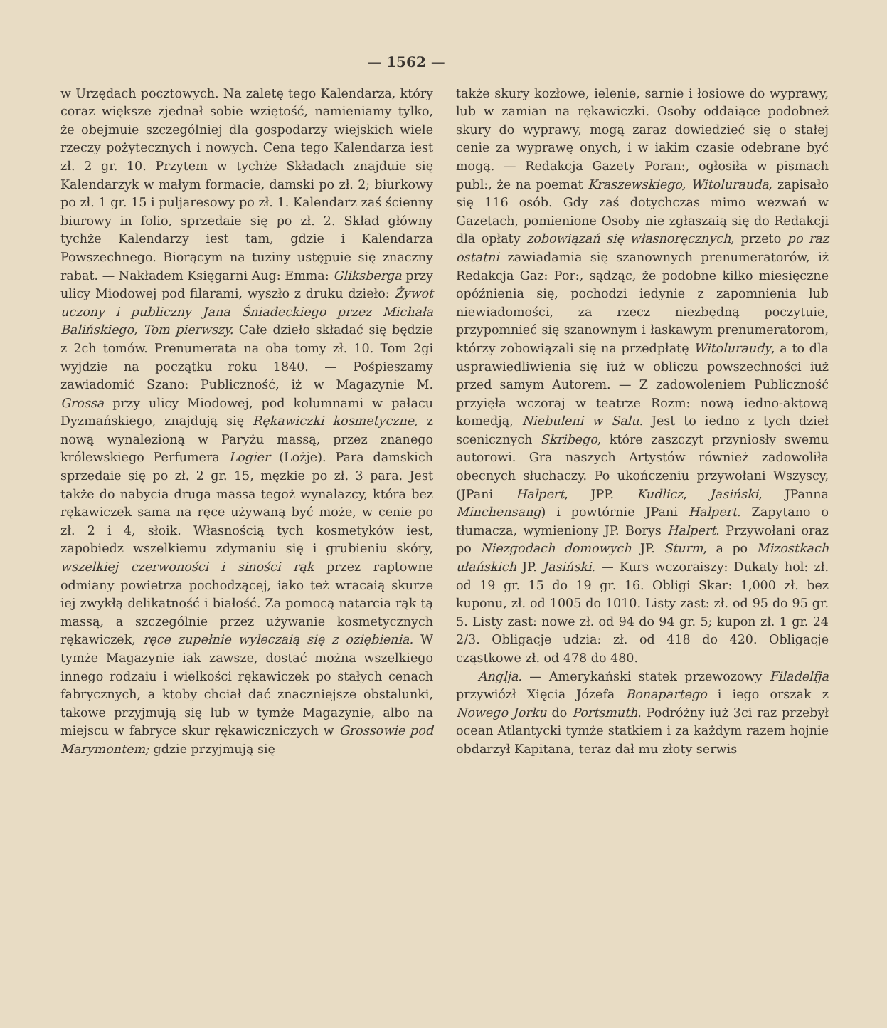— 1562 —
w Urzędach pocztowych. Na zaletę tego Kalendarza, który coraz większe zjednał sobie wziętość, namieniamy tylko, że obejmuie szczególniej dla gospodarzy wiejskich wiele rzeczy pożytecznych i nowych. Cena tego Kalendarza iest zł. 2 gr. 10. Przytem w tychże Składach znajduie się Kalendarzyk w małym formacie, damski po zł. 2; biurkowy po zł. 1 gr. 15 i puljaresowy po zł. 1. Kalendarz zaś ścienny biurowy in folio, sprzedaie się po zł. 2. Skład główny tychże Kalendarzy iest tam, gdzie i Kalendarza Powszechnego. Biorącym na tuziny ustępuie się znaczny rabat. — Nakładem Księgarni Aug: Emma: Gliksberga przy ulicy Miodowej pod filarami, wyszło z druku dzieło: Żywot uczony i publiczny Jana Śniadeckiego przez Michała Balińskiego, Tom pierwszy. Całe dzieło składać się będzie z 2ch tomów. Prenumerata na oba tomy zł. 10. Tom 2gi wyjdzie na początku roku 1840. — Pośpieszamy zawiadomić Szano: Publiczność, iż w Magazynie M. Grossa przy ulicy Miodowej, pod kolumnami w pałacu Dyzmańskiego, znajdują się Rękawiczki kosmetyczne, z nową wynalezioną w Paryżu massą, przez znanego królewskiego Perfumera Logier (Lożje). Para damskich sprzedaie się po zł. 2 gr. 15, męzkie po zł. 3 para. Jest także do nabycia druga massa tegoż wynalazcy, która bez rękawiczek sama na ręce używaną być może, w cenie po zł. 2 i 4, słoik. Własnością tych kosmetyków iest, zapobiedz wszelkiemu zdymaniu się i grubieniu skóry, wszelkiej czerwoności i siności rąk przez raptowne odmiany powietrza pochodzącej, iako też wracaią skurze iej zwykłą delikatność i białość. Za pomocą natarcia rąk tą massą, a szczególnie przez używanie kosmetycznych rękawiczek, ręce zupełnie wyleczaią się z oziębienia. W tymże Magazynie iak zawsze, dostać można wszelkiego innego rodzaiu i wielkości rękawiczek po stałych cenach fabrycznych, a ktoby chciał dać znaczniejsze obstalunki, takowe przyjmują się lub w tymże Magazynie, albo na miejscu w fabryce skur rękawiczniczych w Grossowie pod Marymontem; gdzie przyjmują się
także skury kozłowe, ielenie, sarnie i łosiowe do wyprawy, lub w zamian na rękawiczki. Osoby oddaiące podobneż skury do wyprawy, mogą zaraz dowiedzieć się o stałej cenie za wyprawę onych, i w iakim czasie odebrane być mogą. — Redakcja Gazety Poran:, ogłosiła w pismach publ:, że na poemat Kraszewskiego, Witoluraudа, zapisało się 116 osób. Gdy zaś dotychczas mimo wezwań w Gazetach, pomienione Osoby nie zgłaszaią się do Redakcji dla opłaty zobowiązań się własnoręcznych, przeto po raz ostatni zawiadamia się szanownych prenumeratorów, iż Redakcja Gaz: Por:, sądząc, że podobne kilko miesięczne opóźnienia się, pochodzi iedynie z zapomnienia lub niewiadomości, za rzecz niezbędną poczytuie, przypomnieć się szanownym i łaskawym prenumeratorom, którzy zobowiązali się na przedpłatę Witoluraudy, a to dla usprawiedliwienia się iuż w obliczu powszechności iuż przed samym Autorem. — Z zadowoleniem Publiczność przyięła wczoraj w teatrze Rozm: nową iedno-aktową komedją, Niebuleni w Salu. Jest to iedno z tych dzieł scenicznych Skribego, które zaszczyt przyniosły swemu autorowi. Gra naszych Artystów również zadowoliła obecnych słuchaczy. Po ukończeniu przywołani Wszyscy, (JPani Halpert, JPP. Kudlicz, Jasiński, JPanna Minchensang) i powtórnie JPani Halpert. Zapytano o tłumacza, wymieniony JP. Borys Halpert. Przywołani oraz po Niezgodach domowych JP. Sturm, a po Mizostkach ułańskich JP. Jasiński. — Kurs wczoraiszy: Dukaty hol: zł. od 19 gr. 15 do 19 gr. 16. Obligi Skar: 1,000 zł. bez kuponu, zł. od 1005 do 1010. Listy zast: zł. od 95 do 95 gr. 5. Listy zast: nowe zł. od 94 do 94 gr. 5; kupon zł. 1 gr. 24 2/3. Obligacje udzia: zł. od 418 do 420. Obligacje cząstkowe zł. od 478 do 480.
Anglja. — Amerykański statek przewozowy Filadelfja przywiózł Xięcia Józefa Bonapartego i iego orszak z Nowego Jorku do Portsmuth. Podróżny iuż 3ci raz przebył ocean Atlantycki tymże statkiem i za każdym razem hojnie obdarzył Kapitana, teraz dał mu złoty serwis